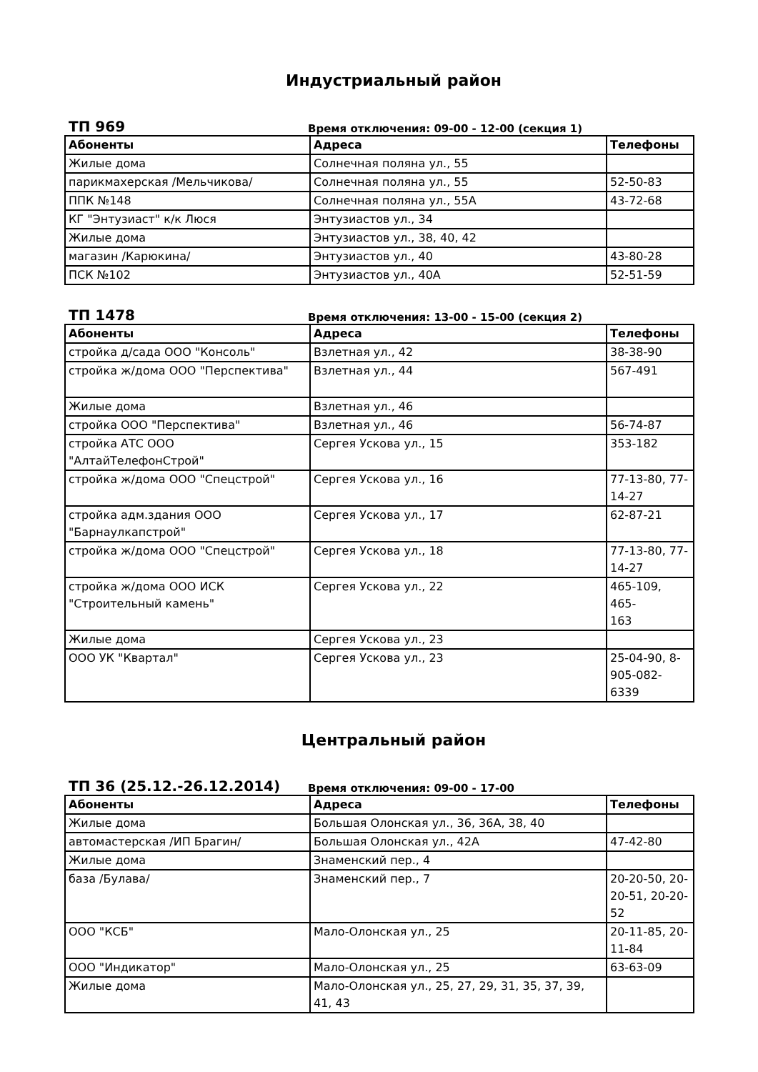Индустриальный район
ТП 969
Время отключения: 09-00 - 12-00 (секция 1)
| Абоненты | Адреса | Телефоны |
| --- | --- | --- |
| Жилые дома | Солнечная поляна ул., 55 | |
| парикмахерская /Мельчикова/ | Солнечная поляна ул., 55 | 52-50-83 |
| ППК №148 | Солнечная поляна ул., 55А | 43-72-68 |
| КГ "Энтузиаст" к/к Люся | Энтузиастов ул., 34 | |
| Жилые дома | Энтузиастов ул., 38, 40, 42 | |
| магазин /Карюкина/ | Энтузиастов ул., 40 | 43-80-28 |
| ПСК №102 | Энтузиастов ул., 40А | 52-51-59 |
ТП 1478
Время отключения: 13-00 - 15-00 (секция 2)
| Абоненты | Адреса | Телефоны |
| --- | --- | --- |
| стройка д/сада ООО "Консоль" | Взлетная ул., 42 | 38-38-90 |
| стройка ж/дома ООО "Перспектива" | Взлетная ул., 44 | 567-491 |
| Жилые дома | Взлетная ул., 46 | |
| стройка ООО "Перспектива" | Взлетная ул., 46 | 56-74-87 |
| стройка АТС ООО "АлтайТелефонСтрой" | Сергея Ускова ул., 15 | 353-182 |
| стройка ж/дома ООО "Спецстрой" | Сергея Ускова ул., 16 | 77-13-80, 77- 14-27 |
| стройка адм.здания ООО "Барнаулкапстрой" | Сергея Ускова ул., 17 | 62-87-21 |
| стройка ж/дома ООО "Спецстрой" | Сергея Ускова ул., 18 | 77-13-80, 77- 14-27 |
| стройка ж/дома ООО ИСК "Строительный камень" | Сергея Ускова ул., 22 | 465-109, 465- 163 |
| Жилые дома | Сергея Ускова ул., 23 | |
| ООО УК "Квартал" | Сергея Ускова ул., 23 | 25-04-90, 8- 905-082-6339 |
Центральный район
ТП 36 (25.12.-26.12.2014)
Время отключения: 09-00 - 17-00
| Абоненты | Адреса | Телефоны |
| --- | --- | --- |
| Жилые дома | Большая Олонская ул., 36, 36А, 38, 40 | |
| автомастерская /ИП Брагин/ | Большая Олонская ул., 42А | 47-42-80 |
| Жилые дома | Знаменский пер., 4 | |
| база /Булава/ | Знаменский пер., 7 | 20-20-50, 20- 20-51, 20-20- 52 |
| ООО "КСБ" | Мало-Олонская ул., 25 | 20-11-85, 20- 11-84 |
| ООО "Индикатор" | Мало-Олонская ул., 25 | 63-63-09 |
| Жилые дома | Мало-Олонская ул., 25, 27, 29, 31, 35, 37, 39, 41, 43 | |